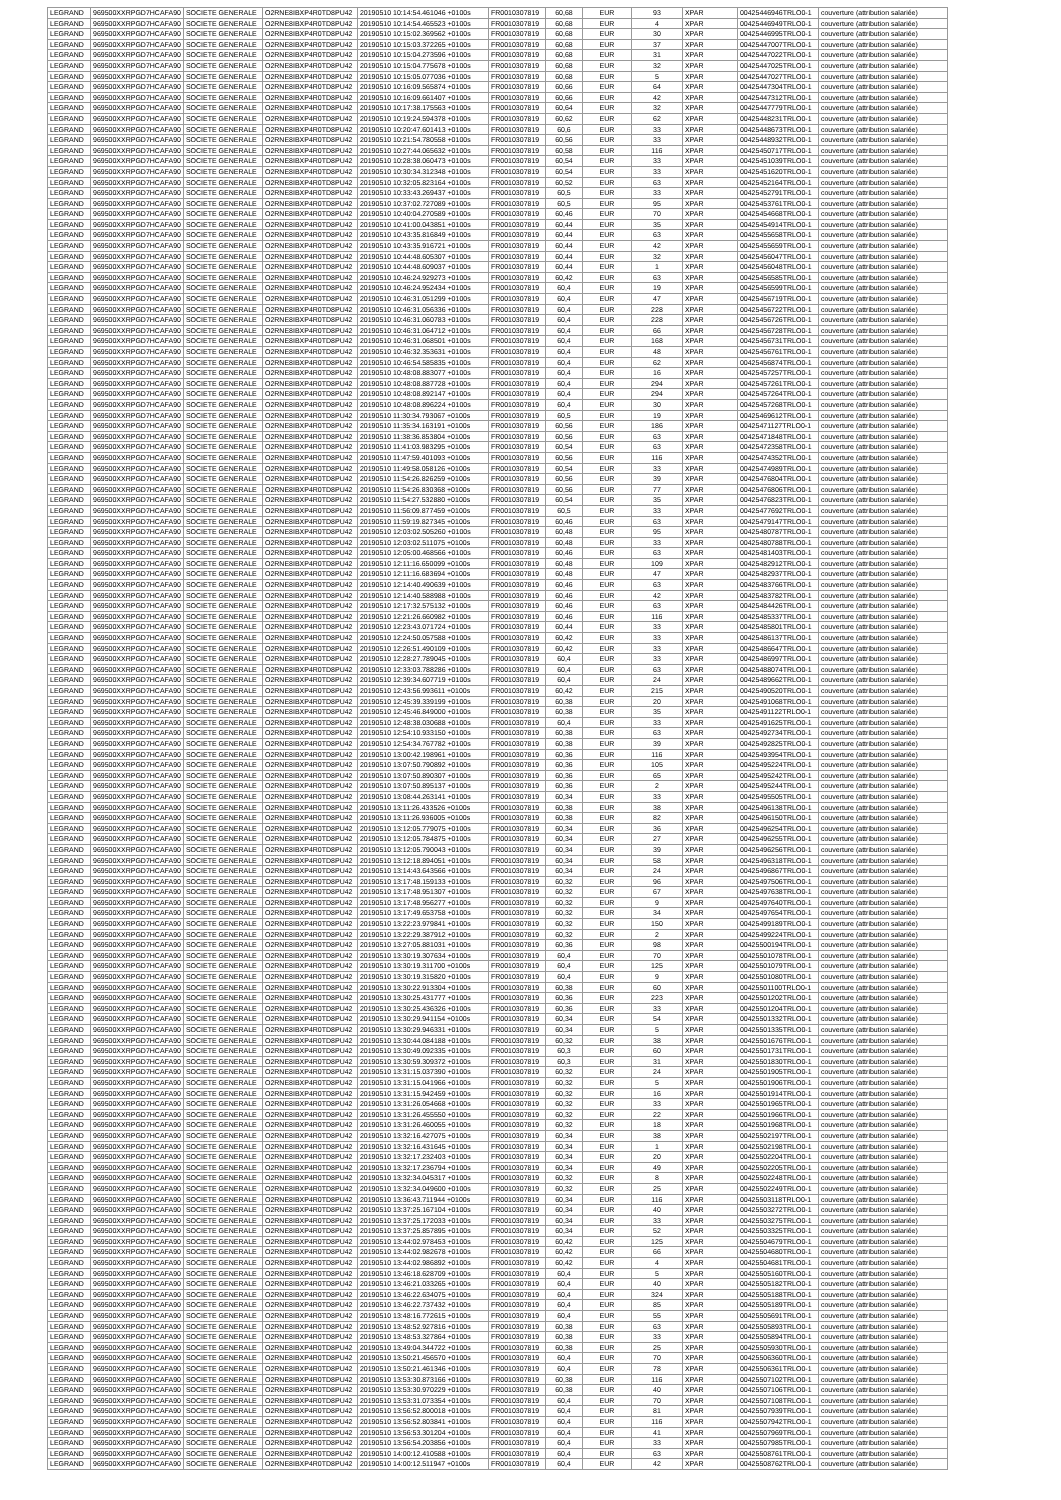| LEGRAND | 969500XXRPGD7HCAFA90 | SOCIETE GENERALE | O2RNE8IBXP4R0TD8PU42 | 20190510 10:14:54.461046 +0100s | FR0010307819 | 60,68 | EUR | 93 | XPAR | 00425446946TRLO0-1 | couverture (attribution salariée) |
| LEGRAND | 969500XXRPGD7HCAFA90 | SOCIETE GENERALE | O2RNE8IBXP4R0TD8PU42 | 20190510 10:14:54.465523 +0100s | FR0010307819 | 60,68 | EUR | 4 | XPAR | 00425446949TRLO0-1 | couverture (attribution salariée) |
| LEGRAND | 969500XXRPGD7HCAFA90 | SOCIETE GENERALE | O2RNE8IBXP4R0TD8PU42 | 20190510 10:15:02.369562 +0100s | FR0010307819 | 60,68 | EUR | 30 | XPAR | 00425446995TRLO0-1 | couverture (attribution salariée) |
| LEGRAND | 969500XXRPGD7HCAFA90 | SOCIETE GENERALE | O2RNE8IBXP4R0TD8PU42 | 20190510 10:15:03.372265 +0100s | FR0010307819 | 60,68 | EUR | 37 | XPAR | 00425447007TRLO0-1 | couverture (attribution salariée) |
| LEGRAND | 969500XXRPGD7HCAFA90 | SOCIETE GENERALE | O2RNE8IBXP4R0TD8PU42 | 20190510 10:15:04.273596 +0100s | FR0010307819 | 60,68 | EUR | 31 | XPAR | 00425447022TRLO0-1 | couverture (attribution salariée) |
| LEGRAND | 969500XXRPGD7HCAFA90 | SOCIETE GENERALE | O2RNE8IBXP4R0TD8PU42 | 20190510 10:15:04.775678 +0100s | FR0010307819 | 60,68 | EUR | 32 | XPAR | 00425447025TRLO0-1 | couverture (attribution salariée) |
| LEGRAND | 969500XXRPGD7HCAFA90 | SOCIETE GENERALE | O2RNE8IBXP4R0TD8PU42 | 20190510 10:15:05.077036 +0100s | FR0010307819 | 60,68 | EUR | 5 | XPAR | 00425447027TRLO0-1 | couverture (attribution salariée) |
| LEGRAND | 969500XXRPGD7HCAFA90 | SOCIETE GENERALE | O2RNE8IBXP4R0TD8PU42 | 20190510 10:16:09.565874 +0100s | FR0010307819 | 60,66 | EUR | 64 | XPAR | 00425447304TRLO0-1 | couverture (attribution salariée) |
| LEGRAND | 969500XXRPGD7HCAFA90 | SOCIETE GENERALE | O2RNE8IBXP4R0TD8PU42 | 20190510 10:16:09.661407 +0100s | FR0010307819 | 60,66 | EUR | 42 | XPAR | 00425447312TRLO0-1 | couverture (attribution salariée) |
| LEGRAND | 969500XXRPGD7HCAFA90 | SOCIETE GENERALE | O2RNE8IBXP4R0TD8PU42 | 20190510 10:17:38.175563 +0100s | FR0010307819 | 60,64 | EUR | 32 | XPAR | 00425447779TRLO0-1 | couverture (attribution salariée) |
| LEGRAND | 969500XXRPGD7HCAFA90 | SOCIETE GENERALE | O2RNE8IBXP4R0TD8PU42 | 20190510 10:19:24.594378 +0100s | FR0010307819 | 60,62 | EUR | 62 | XPAR | 00425448231TRLO0-1 | couverture (attribution salariée) |
| LEGRAND | 969500XXRPGD7HCAFA90 | SOCIETE GENERALE | O2RNE8IBXP4R0TD8PU42 | 20190510 10:20:47.601413 +0100s | FR0010307819 | 60,6 | EUR | 33 | XPAR | 00425448673TRLO0-1 | couverture (attribution salariée) |
| LEGRAND | 969500XXRPGD7HCAFA90 | SOCIETE GENERALE | O2RNE8IBXP4R0TD8PU42 | 20190510 10:21:54.780558 +0100s | FR0010307819 | 60,56 | EUR | 33 | XPAR | 00425448932TRLO0-1 | couverture (attribution salariée) |
| LEGRAND | 969500XXRPGD7HCAFA90 | SOCIETE GENERALE | O2RNE8IBXP4R0TD8PU42 | 20190510 10:27:44.065632 +0100s | FR0010307819 | 60,58 | EUR | 116 | XPAR | 00425450717TRLO0-1 | couverture (attribution salariée) |
| LEGRAND | 969500XXRPGD7HCAFA90 | SOCIETE GENERALE | O2RNE8IBXP4R0TD8PU42 | 20190510 10:28:38.060473 +0100s | FR0010307819 | 60,54 | EUR | 33 | XPAR | 00425451039TRLO0-1 | couverture (attribution salariée) |
| LEGRAND | 969500XXRPGD7HCAFA90 | SOCIETE GENERALE | O2RNE8IBXP4R0TD8PU42 | 20190510 10:30:34.312348 +0100s | FR0010307819 | 60,54 | EUR | 33 | XPAR | 00425451620TRLO0-1 | couverture (attribution salariée) |
| LEGRAND | 969500XXRPGD7HCAFA90 | SOCIETE GENERALE | O2RNE8IBXP4R0TD8PU42 | 20190510 10:32:05.823164 +0100s | FR0010307819 | 60,52 | EUR | 63 | XPAR | 00425452164TRLO0-1 | couverture (attribution salariée) |
| LEGRAND | 969500XXRPGD7HCAFA90 | SOCIETE GENERALE | O2RNE8IBXP4R0TD8PU42 | 20190510 10:33:43.269437 +0100s | FR0010307819 | 60,5 | EUR | 33 | XPAR | 00425452791TRLO0-1 | couverture (attribution salariée) |
| LEGRAND | 969500XXRPGD7HCAFA90 | SOCIETE GENERALE | O2RNE8IBXP4R0TD8PU42 | 20190510 10:37:02.727089 +0100s | FR0010307819 | 60,5 | EUR | 95 | XPAR | 00425453761TRLO0-1 | couverture (attribution salariée) |
| LEGRAND | 969500XXRPGD7HCAFA90 | SOCIETE GENERALE | O2RNE8IBXP4R0TD8PU42 | 20190510 10:40:04.270589 +0100s | FR0010307819 | 60,46 | EUR | 70 | XPAR | 00425454668TRLO0-1 | couverture (attribution salariée) |
| LEGRAND | 969500XXRPGD7HCAFA90 | SOCIETE GENERALE | O2RNE8IBXP4R0TD8PU42 | 20190510 10:41:00.043851 +0100s | FR0010307819 | 60,44 | EUR | 35 | XPAR | 00425454914TRLO0-1 | couverture (attribution salariée) |
| LEGRAND | 969500XXRPGD7HCAFA90 | SOCIETE GENERALE | O2RNE8IBXP4R0TD8PU42 | 20190510 10:43:35.816849 +0100s | FR0010307819 | 60,44 | EUR | 63 | XPAR | 00425455658TRLO0-1 | couverture (attribution salariée) |
| LEGRAND | 969500XXRPGD7HCAFA90 | SOCIETE GENERALE | O2RNE8IBXP4R0TD8PU42 | 20190510 10:43:35.916721 +0100s | FR0010307819 | 60,44 | EUR | 42 | XPAR | 00425455659TRLO0-1 | couverture (attribution salariée) |
| LEGRAND | 969500XXRPGD7HCAFA90 | SOCIETE GENERALE | O2RNE8IBXP4R0TD8PU42 | 20190510 10:44:48.605307 +0100s | FR0010307819 | 60,44 | EUR | 32 | XPAR | 00425456047TRLO0-1 | couverture (attribution salariée) |
| LEGRAND | 969500XXRPGD7HCAFA90 | SOCIETE GENERALE | O2RNE8IBXP4R0TD8PU42 | 20190510 10:44:48.609037 +0100s | FR0010307819 | 60,44 | EUR | 1 | XPAR | 00425456048TRLO0-1 | couverture (attribution salariée) |
| LEGRAND | 969500XXRPGD7HCAFA90 | SOCIETE GENERALE | O2RNE8IBXP4R0TD8PU42 | 20190510 10:46:24.929273 +0100s | FR0010307819 | 60,42 | EUR | 63 | XPAR | 00425456585TRLO0-1 | couverture (attribution salariée) |
| LEGRAND | 969500XXRPGD7HCAFA90 | SOCIETE GENERALE | O2RNE8IBXP4R0TD8PU42 | 20190510 10:46:24.952434 +0100s | FR0010307819 | 60,4 | EUR | 19 | XPAR | 00425456599TRLO0-1 | couverture (attribution salariée) |
| LEGRAND | 969500XXRPGD7HCAFA90 | SOCIETE GENERALE | O2RNE8IBXP4R0TD8PU42 | 20190510 10:46:31.051299 +0100s | FR0010307819 | 60,4 | EUR | 47 | XPAR | 00425456719TRLO0-1 | couverture (attribution salariée) |
| LEGRAND | 969500XXRPGD7HCAFA90 | SOCIETE GENERALE | O2RNE8IBXP4R0TD8PU42 | 20190510 10:46:31.056336 +0100s | FR0010307819 | 60,4 | EUR | 228 | XPAR | 00425456722TRLO0-1 | couverture (attribution salariée) |
| LEGRAND | 969500XXRPGD7HCAFA90 | SOCIETE GENERALE | O2RNE8IBXP4R0TD8PU42 | 20190510 10:46:31.060783 +0100s | FR0010307819 | 60,4 | EUR | 228 | XPAR | 00425456726TRLO0-1 | couverture (attribution salariée) |
| LEGRAND | 969500XXRPGD7HCAFA90 | SOCIETE GENERALE | O2RNE8IBXP4R0TD8PU42 | 20190510 10:46:31.064712 +0100s | FR0010307819 | 60,4 | EUR | 66 | XPAR | 00425456728TRLO0-1 | couverture (attribution salariée) |
| LEGRAND | 969500XXRPGD7HCAFA90 | SOCIETE GENERALE | O2RNE8IBXP4R0TD8PU42 | 20190510 10:46:31.068501 +0100s | FR0010307819 | 60,4 | EUR | 168 | XPAR | 00425456731TRLO0-1 | couverture (attribution salariée) |
| LEGRAND | 969500XXRPGD7HCAFA90 | SOCIETE GENERALE | O2RNE8IBXP4R0TD8PU42 | 20190510 10:46:32.353631 +0100s | FR0010307819 | 60,4 | EUR | 48 | XPAR | 00425456761TRLO0-1 | couverture (attribution salariée) |
| LEGRAND | 969500XXRPGD7HCAFA90 | SOCIETE GENERALE | O2RNE8IBXP4R0TD8PU42 | 20190510 10:46:54.585835 +0100s | FR0010307819 | 60,4 | EUR | 62 | XPAR | 00425456874TRLO0-1 | couverture (attribution salariée) |
| LEGRAND | 969500XXRPGD7HCAFA90 | SOCIETE GENERALE | O2RNE8IBXP4R0TD8PU42 | 20190510 10:48:08.883077 +0100s | FR0010307819 | 60,4 | EUR | 16 | XPAR | 00425457257TRLO0-1 | couverture (attribution salariée) |
| LEGRAND | 969500XXRPGD7HCAFA90 | SOCIETE GENERALE | O2RNE8IBXP4R0TD8PU42 | 20190510 10:48:08.887728 +0100s | FR0010307819 | 60,4 | EUR | 294 | XPAR | 00425457261TRLO0-1 | couverture (attribution salariée) |
| LEGRAND | 969500XXRPGD7HCAFA90 | SOCIETE GENERALE | O2RNE8IBXP4R0TD8PU42 | 20190510 10:48:08.892147 +0100s | FR0010307819 | 60,4 | EUR | 294 | XPAR | 00425457264TRLO0-1 | couverture (attribution salariée) |
| LEGRAND | 969500XXRPGD7HCAFA90 | SOCIETE GENERALE | O2RNE8IBXP4R0TD8PU42 | 20190510 10:48:08.896224 +0100s | FR0010307819 | 60,4 | EUR | 30 | XPAR | 00425457268TRLO0-1 | couverture (attribution salariée) |
| LEGRAND | 969500XXRPGD7HCAFA90 | SOCIETE GENERALE | O2RNE8IBXP4R0TD8PU42 | 20190510 11:30:34.793067 +0100s | FR0010307819 | 60,5 | EUR | 19 | XPAR | 00425469612TRLO0-1 | couverture (attribution salariée) |
| LEGRAND | 969500XXRPGD7HCAFA90 | SOCIETE GENERALE | O2RNE8IBXP4R0TD8PU42 | 20190510 11:35:34.163191 +0100s | FR0010307819 | 60,56 | EUR | 186 | XPAR | 00425471127TRLO0-1 | couverture (attribution salariée) |
| LEGRAND | 969500XXRPGD7HCAFA90 | SOCIETE GENERALE | O2RNE8IBXP4R0TD8PU42 | 20190510 11:38:36.853804 +0100s | FR0010307819 | 60,56 | EUR | 63 | XPAR | 00425471848TRLO0-1 | couverture (attribution salariée) |
| LEGRAND | 969500XXRPGD7HCAFA90 | SOCIETE GENERALE | O2RNE8IBXP4R0TD8PU42 | 20190510 11:41:03.983295 +0100s | FR0010307819 | 60,54 | EUR | 63 | XPAR | 00425472358TRLO0-1 | couverture (attribution salariée) |
| LEGRAND | 969500XXRPGD7HCAFA90 | SOCIETE GENERALE | O2RNE8IBXP4R0TD8PU42 | 20190510 11:47:59.401093 +0100s | FR0010307819 | 60,56 | EUR | 116 | XPAR | 00425474352TRLO0-1 | couverture (attribution salariée) |
| LEGRAND | 969500XXRPGD7HCAFA90 | SOCIETE GENERALE | O2RNE8IBXP4R0TD8PU42 | 20190510 11:49:58.058126 +0100s | FR0010307819 | 60,54 | EUR | 33 | XPAR | 00425474989TRLO0-1 | couverture (attribution salariée) |
| LEGRAND | 969500XXRPGD7HCAFA90 | SOCIETE GENERALE | O2RNE8IBXP4R0TD8PU42 | 20190510 11:54:26.826259 +0100s | FR0010307819 | 60,56 | EUR | 39 | XPAR | 00425476804TRLO0-1 | couverture (attribution salariée) |
| LEGRAND | 969500XXRPGD7HCAFA90 | SOCIETE GENERALE | O2RNE8IBXP4R0TD8PU42 | 20190510 11:54:26.830368 +0100s | FR0010307819 | 60,56 | EUR | 77 | XPAR | 00425476806TRLO0-1 | couverture (attribution salariée) |
| LEGRAND | 969500XXRPGD7HCAFA90 | SOCIETE GENERALE | O2RNE8IBXP4R0TD8PU42 | 20190510 11:54:27.532880 +0100s | FR0010307819 | 60,54 | EUR | 35 | XPAR | 00425476823TRLO0-1 | couverture (attribution salariée) |
| LEGRAND | 969500XXRPGD7HCAFA90 | SOCIETE GENERALE | O2RNE8IBXP4R0TD8PU42 | 20190510 11:56:09.877459 +0100s | FR0010307819 | 60,5 | EUR | 33 | XPAR | 00425477692TRLO0-1 | couverture (attribution salariée) |
| LEGRAND | 969500XXRPGD7HCAFA90 | SOCIETE GENERALE | O2RNE8IBXP4R0TD8PU42 | 20190510 11:59:19.827345 +0100s | FR0010307819 | 60,46 | EUR | 63 | XPAR | 00425479147TRLO0-1 | couverture (attribution salariée) |
| LEGRAND | 969500XXRPGD7HCAFA90 | SOCIETE GENERALE | O2RNE8IBXP4R0TD8PU42 | 20190510 12:03:02.505260 +0100s | FR0010307819 | 60,48 | EUR | 95 | XPAR | 00425480787TRLO0-1 | couverture (attribution salariée) |
| LEGRAND | 969500XXRPGD7HCAFA90 | SOCIETE GENERALE | O2RNE8IBXP4R0TD8PU42 | 20190510 12:03:02.511075 +0100s | FR0010307819 | 60,48 | EUR | 33 | XPAR | 00425480788TRLO0-1 | couverture (attribution salariée) |
| LEGRAND | 969500XXRPGD7HCAFA90 | SOCIETE GENERALE | O2RNE8IBXP4R0TD8PU42 | 20190510 12:05:00.468566 +0100s | FR0010307819 | 60,46 | EUR | 63 | XPAR | 00425481403TRLO0-1 | couverture (attribution salariée) |
| LEGRAND | 969500XXRPGD7HCAFA90 | SOCIETE GENERALE | O2RNE8IBXP4R0TD8PU42 | 20190510 12:11:16.650099 +0100s | FR0010307819 | 60,48 | EUR | 109 | XPAR | 00425482912TRLO0-1 | couverture (attribution salariée) |
| LEGRAND | 969500XXRPGD7HCAFA90 | SOCIETE GENERALE | O2RNE8IBXP4R0TD8PU42 | 20190510 12:11:16.683694 +0100s | FR0010307819 | 60,48 | EUR | 47 | XPAR | 00425482937TRLO0-1 | couverture (attribution salariée) |
| LEGRAND | 969500XXRPGD7HCAFA90 | SOCIETE GENERALE | O2RNE8IBXP4R0TD8PU42 | 20190510 12:14:40.490639 +0100s | FR0010307819 | 60,46 | EUR | 63 | XPAR | 00425483766TRLO0-1 | couverture (attribution salariée) |
| LEGRAND | 969500XXRPGD7HCAFA90 | SOCIETE GENERALE | O2RNE8IBXP4R0TD8PU42 | 20190510 12:14:40.588988 +0100s | FR0010307819 | 60,46 | EUR | 42 | XPAR | 00425483782TRLO0-1 | couverture (attribution salariée) |
| LEGRAND | 969500XXRPGD7HCAFA90 | SOCIETE GENERALE | O2RNE8IBXP4R0TD8PU42 | 20190510 12:17:32.575132 +0100s | FR0010307819 | 60,46 | EUR | 63 | XPAR | 00425484426TRLO0-1 | couverture (attribution salariée) |
| LEGRAND | 969500XXRPGD7HCAFA90 | SOCIETE GENERALE | O2RNE8IBXP4R0TD8PU42 | 20190510 12:21:26.660982 +0100s | FR0010307819 | 60,46 | EUR | 116 | XPAR | 00425485337TRLO0-1 | couverture (attribution salariée) |
| LEGRAND | 969500XXRPGD7HCAFA90 | SOCIETE GENERALE | O2RNE8IBXP4R0TD8PU42 | 20190510 12:23:43.071724 +0100s | FR0010307819 | 60,44 | EUR | 33 | XPAR | 00425485801TRLO0-1 | couverture (attribution salariée) |
| LEGRAND | 969500XXRPGD7HCAFA90 | SOCIETE GENERALE | O2RNE8IBXP4R0TD8PU42 | 20190510 12:24:50.057588 +0100s | FR0010307819 | 60,42 | EUR | 33 | XPAR | 00425486137TRLO0-1 | couverture (attribution salariée) |
| LEGRAND | 969500XXRPGD7HCAFA90 | SOCIETE GENERALE | O2RNE8IBXP4R0TD8PU42 | 20190510 12:26:51.490109 +0100s | FR0010307819 | 60,42 | EUR | 33 | XPAR | 00425486647TRLO0-1 | couverture (attribution salariée) |
| LEGRAND | 969500XXRPGD7HCAFA90 | SOCIETE GENERALE | O2RNE8IBXP4R0TD8PU42 | 20190510 12:28:27.789045 +0100s | FR0010307819 | 60,4 | EUR | 33 | XPAR | 00425486997TRLO0-1 | couverture (attribution salariée) |
| LEGRAND | 969500XXRPGD7HCAFA90 | SOCIETE GENERALE | O2RNE8IBXP4R0TD8PU42 | 20190510 12:33:03.788286 +0100s | FR0010307819 | 60,4 | EUR | 63 | XPAR | 00425488074TRLO0-1 | couverture (attribution salariée) |
| LEGRAND | 969500XXRPGD7HCAFA90 | SOCIETE GENERALE | O2RNE8IBXP4R0TD8PU42 | 20190510 12:39:34.607719 +0100s | FR0010307819 | 60,4 | EUR | 24 | XPAR | 00425489662TRLO0-1 | couverture (attribution salariée) |
| LEGRAND | 969500XXRPGD7HCAFA90 | SOCIETE GENERALE | O2RNE8IBXP4R0TD8PU42 | 20190510 12:43:56.993611 +0100s | FR0010307819 | 60,42 | EUR | 215 | XPAR | 00425490520TRLO0-1 | couverture (attribution salariée) |
| LEGRAND | 969500XXRPGD7HCAFA90 | SOCIETE GENERALE | O2RNE8IBXP4R0TD8PU42 | 20190510 12:45:39.339199 +0100s | FR0010307819 | 60,38 | EUR | 20 | XPAR | 00425491068TRLO0-1 | couverture (attribution salariée) |
| LEGRAND | 969500XXRPGD7HCAFA90 | SOCIETE GENERALE | O2RNE8IBXP4R0TD8PU42 | 20190510 12:45:46.849000 +0100s | FR0010307819 | 60,38 | EUR | 35 | XPAR | 00425491122TRLO0-1 | couverture (attribution salariée) |
| LEGRAND | 969500XXRPGD7HCAFA90 | SOCIETE GENERALE | O2RNE8IBXP4R0TD8PU42 | 20190510 12:48:38.030688 +0100s | FR0010307819 | 60,4 | EUR | 33 | XPAR | 00425491625TRLO0-1 | couverture (attribution salariée) |
| LEGRAND | 969500XXRPGD7HCAFA90 | SOCIETE GENERALE | O2RNE8IBXP4R0TD8PU42 | 20190510 12:54:10.933150 +0100s | FR0010307819 | 60,38 | EUR | 63 | XPAR | 00425492734TRLO0-1 | couverture (attribution salariée) |
| LEGRAND | 969500XXRPGD7HCAFA90 | SOCIETE GENERALE | O2RNE8IBXP4R0TD8PU42 | 20190510 12:54:34.767782 +0100s | FR0010307819 | 60,38 | EUR | 39 | XPAR | 00425492825TRLO0-1 | couverture (attribution salariée) |
| LEGRAND | 969500XXRPGD7HCAFA90 | SOCIETE GENERALE | O2RNE8IBXP4R0TD8PU42 | 20190510 13:00:42.198961 +0100s | FR0010307819 | 60,36 | EUR | 116 | XPAR | 00425493954TRLO0-1 | couverture (attribution salariée) |
| LEGRAND | 969500XXRPGD7HCAFA90 | SOCIETE GENERALE | O2RNE8IBXP4R0TD8PU42 | 20190510 13:07:50.790892 +0100s | FR0010307819 | 60,36 | EUR | 105 | XPAR | 00425495224TRLO0-1 | couverture (attribution salariée) |
| LEGRAND | 969500XXRPGD7HCAFA90 | SOCIETE GENERALE | O2RNE8IBXP4R0TD8PU42 | 20190510 13:07:50.890307 +0100s | FR0010307819 | 60,36 | EUR | 65 | XPAR | 00425495242TRLO0-1 | couverture (attribution salariée) |
| LEGRAND | 969500XXRPGD7HCAFA90 | SOCIETE GENERALE | O2RNE8IBXP4R0TD8PU42 | 20190510 13:07:50.895137 +0100s | FR0010307819 | 60,36 | EUR | 2 | XPAR | 00425495244TRLO0-1 | couverture (attribution salariée) |
| LEGRAND | 969500XXRPGD7HCAFA90 | SOCIETE GENERALE | O2RNE8IBXP4R0TD8PU42 | 20190510 13:08:44.263141 +0100s | FR0010307819 | 60,34 | EUR | 33 | XPAR | 00425495505TRLO0-1 | couverture (attribution salariée) |
| LEGRAND | 969500XXRPGD7HCAFA90 | SOCIETE GENERALE | O2RNE8IBXP4R0TD8PU42 | 20190510 13:11:26.433526 +0100s | FR0010307819 | 60,38 | EUR | 38 | XPAR | 00425496138TRLO0-1 | couverture (attribution salariée) |
| LEGRAND | 969500XXRPGD7HCAFA90 | SOCIETE GENERALE | O2RNE8IBXP4R0TD8PU42 | 20190510 13:11:26.936005 +0100s | FR0010307819 | 60,38 | EUR | 82 | XPAR | 00425496150TRLO0-1 | couverture (attribution salariée) |
| LEGRAND | 969500XXRPGD7HCAFA90 | SOCIETE GENERALE | O2RNE8IBXP4R0TD8PU42 | 20190510 13:12:05.779075 +0100s | FR0010307819 | 60,34 | EUR | 36 | XPAR | 00425496254TRLO0-1 | couverture (attribution salariée) |
| LEGRAND | 969500XXRPGD7HCAFA90 | SOCIETE GENERALE | O2RNE8IBXP4R0TD8PU42 | 20190510 13:12:05.784875 +0100s | FR0010307819 | 60,34 | EUR | 27 | XPAR | 00425496255TRLO0-1 | couverture (attribution salariée) |
| LEGRAND | 969500XXRPGD7HCAFA90 | SOCIETE GENERALE | O2RNE8IBXP4R0TD8PU42 | 20190510 13:12:05.790043 +0100s | FR0010307819 | 60,34 | EUR | 39 | XPAR | 00425496256TRLO0-1 | couverture (attribution salariée) |
| LEGRAND | 969500XXRPGD7HCAFA90 | SOCIETE GENERALE | O2RNE8IBXP4R0TD8PU42 | 20190510 13:12:18.894051 +0100s | FR0010307819 | 60,34 | EUR | 58 | XPAR | 00425496318TRLO0-1 | couverture (attribution salariée) |
| LEGRAND | 969500XXRPGD7HCAFA90 | SOCIETE GENERALE | O2RNE8IBXP4R0TD8PU42 | 20190510 13:14:43.643566 +0100s | FR0010307819 | 60,34 | EUR | 24 | XPAR | 00425496867TRLO0-1 | couverture (attribution salariée) |
| LEGRAND | 969500XXRPGD7HCAFA90 | SOCIETE GENERALE | O2RNE8IBXP4R0TD8PU42 | 20190510 13:17:48.159133 +0100s | FR0010307819 | 60,32 | EUR | 96 | XPAR | 00425497506TRLO0-1 | couverture (attribution salariée) |
| LEGRAND | 969500XXRPGD7HCAFA90 | SOCIETE GENERALE | O2RNE8IBXP4R0TD8PU42 | 20190510 13:17:48.951307 +0100s | FR0010307819 | 60,32 | EUR | 67 | XPAR | 00425497638TRLO0-1 | couverture (attribution salariée) |
| LEGRAND | 969500XXRPGD7HCAFA90 | SOCIETE GENERALE | O2RNE8IBXP4R0TD8PU42 | 20190510 13:17:48.956277 +0100s | FR0010307819 | 60,32 | EUR | 9 | XPAR | 00425497640TRLO0-1 | couverture (attribution salariée) |
| LEGRAND | 969500XXRPGD7HCAFA90 | SOCIETE GENERALE | O2RNE8IBXP4R0TD8PU42 | 20190510 13:17:49.653758 +0100s | FR0010307819 | 60,32 | EUR | 34 | XPAR | 00425497654TRLO0-1 | couverture (attribution salariée) |
| LEGRAND | 969500XXRPGD7HCAFA90 | SOCIETE GENERALE | O2RNE8IBXP4R0TD8PU42 | 20190510 13:22:23.979841 +0100s | FR0010307819 | 60,32 | EUR | 150 | XPAR | 00425499189TRLO0-1 | couverture (attribution salariée) |
| LEGRAND | 969500XXRPGD7HCAFA90 | SOCIETE GENERALE | O2RNE8IBXP4R0TD8PU42 | 20190510 13:22:29.387912 +0100s | FR0010307819 | 60,32 | EUR | 2 | XPAR | 00425499224TRLO0-1 | couverture (attribution salariée) |
| LEGRAND | 969500XXRPGD7HCAFA90 | SOCIETE GENERALE | O2RNE8IBXP4R0TD8PU42 | 20190510 13:27:05.881031 +0100s | FR0010307819 | 60,36 | EUR | 98 | XPAR | 00425500194TRLO0-1 | couverture (attribution salariée) |
| LEGRAND | 969500XXRPGD7HCAFA90 | SOCIETE GENERALE | O2RNE8IBXP4R0TD8PU42 | 20190510 13:30:19.307634 +0100s | FR0010307819 | 60,4 | EUR | 70 | XPAR | 00425501078TRLO0-1 | couverture (attribution salariée) |
| LEGRAND | 969500XXRPGD7HCAFA90 | SOCIETE GENERALE | O2RNE8IBXP4R0TD8PU42 | 20190510 13:30:19.311700 +0100s | FR0010307819 | 60,4 | EUR | 125 | XPAR | 00425501079TRLO0-1 | couverture (attribution salariée) |
| LEGRAND | 969500XXRPGD7HCAFA90 | SOCIETE GENERALE | O2RNE8IBXP4R0TD8PU42 | 20190510 13:30:19.315820 +0100s | FR0010307819 | 60,4 | EUR | 9 | XPAR | 00425501080TRLO0-1 | couverture (attribution salariée) |
| LEGRAND | 969500XXRPGD7HCAFA90 | SOCIETE GENERALE | O2RNE8IBXP4R0TD8PU42 | 20190510 13:30:22.913304 +0100s | FR0010307819 | 60,38 | EUR | 60 | XPAR | 00425501100TRLO0-1 | couverture (attribution salariée) |
| LEGRAND | 969500XXRPGD7HCAFA90 | SOCIETE GENERALE | O2RNE8IBXP4R0TD8PU42 | 20190510 13:30:25.431777 +0100s | FR0010307819 | 60,36 | EUR | 223 | XPAR | 00425501202TRLO0-1 | couverture (attribution salariée) |
| LEGRAND | 969500XXRPGD7HCAFA90 | SOCIETE GENERALE | O2RNE8IBXP4R0TD8PU42 | 20190510 13:30:25.436326 +0100s | FR0010307819 | 60,36 | EUR | 33 | XPAR | 00425501204TRLO0-1 | couverture (attribution salariée) |
| LEGRAND | 969500XXRPGD7HCAFA90 | SOCIETE GENERALE | O2RNE8IBXP4R0TD8PU42 | 20190510 13:30:29.941154 +0100s | FR0010307819 | 60,34 | EUR | 54 | XPAR | 00425501332TRLO0-1 | couverture (attribution salariée) |
| LEGRAND | 969500XXRPGD7HCAFA90 | SOCIETE GENERALE | O2RNE8IBXP4R0TD8PU42 | 20190510 13:30:29.946331 +0100s | FR0010307819 | 60,34 | EUR | 5 | XPAR | 00425501335TRLO0-1 | couverture (attribution salariée) |
| LEGRAND | 969500XXRPGD7HCAFA90 | SOCIETE GENERALE | O2RNE8IBXP4R0TD8PU42 | 20190510 13:30:44.084188 +0100s | FR0010307819 | 60,32 | EUR | 38 | XPAR | 00425501676TRLO0-1 | couverture (attribution salariée) |
| LEGRAND | 969500XXRPGD7HCAFA90 | SOCIETE GENERALE | O2RNE8IBXP4R0TD8PU42 | 20190510 13:30:49.092335 +0100s | FR0010307819 | 60,3 | EUR | 60 | XPAR | 00425501731TRLO0-1 | couverture (attribution salariée) |
| LEGRAND | 969500XXRPGD7HCAFA90 | SOCIETE GENERALE | O2RNE8IBXP4R0TD8PU42 | 20190510 13:30:59.309372 +0100s | FR0010307819 | 60,3 | EUR | 31 | XPAR | 00425501830TRLO0-1 | couverture (attribution salariée) |
| LEGRAND | 969500XXRPGD7HCAFA90 | SOCIETE GENERALE | O2RNE8IBXP4R0TD8PU42 | 20190510 13:31:15.037390 +0100s | FR0010307819 | 60,32 | EUR | 24 | XPAR | 00425501905TRLO0-1 | couverture (attribution salariée) |
| LEGRAND | 969500XXRPGD7HCAFA90 | SOCIETE GENERALE | O2RNE8IBXP4R0TD8PU42 | 20190510 13:31:15.041966 +0100s | FR0010307819 | 60,32 | EUR | 5 | XPAR | 00425501906TRLO0-1 | couverture (attribution salariée) |
| LEGRAND | 969500XXRPGD7HCAFA90 | SOCIETE GENERALE | O2RNE8IBXP4R0TD8PU42 | 20190510 13:31:15.942459 +0100s | FR0010307819 | 60,32 | EUR | 16 | XPAR | 00425501914TRLO0-1 | couverture (attribution salariée) |
| LEGRAND | 969500XXRPGD7HCAFA90 | SOCIETE GENERALE | O2RNE8IBXP4R0TD8PU42 | 20190510 13:31:26.054668 +0100s | FR0010307819 | 60,32 | EUR | 33 | XPAR | 00425501965TRLO0-1 | couverture (attribution salariée) |
| LEGRAND | 969500XXRPGD7HCAFA90 | SOCIETE GENERALE | O2RNE8IBXP4R0TD8PU42 | 20190510 13:31:26.455550 +0100s | FR0010307819 | 60,32 | EUR | 22 | XPAR | 00425501966TRLO0-1 | couverture (attribution salariée) |
| LEGRAND | 969500XXRPGD7HCAFA90 | SOCIETE GENERALE | O2RNE8IBXP4R0TD8PU42 | 20190510 13:31:26.460055 +0100s | FR0010307819 | 60,32 | EUR | 18 | XPAR | 00425501968TRLO0-1 | couverture (attribution salariée) |
| LEGRAND | 969500XXRPGD7HCAFA90 | SOCIETE GENERALE | O2RNE8IBXP4R0TD8PU42 | 20190510 13:32:16.427075 +0100s | FR0010307819 | 60,34 | EUR | 38 | XPAR | 00425502197TRLO0-1 | couverture (attribution salariée) |
| LEGRAND | 969500XXRPGD7HCAFA90 | SOCIETE GENERALE | O2RNE8IBXP4R0TD8PU42 | 20190510 13:32:16.431645 +0100s | FR0010307819 | 60,34 | EUR | 1 | XPAR | 00425502198TRLO0-1 | couverture (attribution salariée) |
| LEGRAND | 969500XXRPGD7HCAFA90 | SOCIETE GENERALE | O2RNE8IBXP4R0TD8PU42 | 20190510 13:32:17.232403 +0100s | FR0010307819 | 60,34 | EUR | 20 | XPAR | 00425502204TRLO0-1 | couverture (attribution salariée) |
| LEGRAND | 969500XXRPGD7HCAFA90 | SOCIETE GENERALE | O2RNE8IBXP4R0TD8PU42 | 20190510 13:32:17.236794 +0100s | FR0010307819 | 60,34 | EUR | 49 | XPAR | 00425502205TRLO0-1 | couverture (attribution salariée) |
| LEGRAND | 969500XXRPGD7HCAFA90 | SOCIETE GENERALE | O2RNE8IBXP4R0TD8PU42 | 20190510 13:32:34.045317 +0100s | FR0010307819 | 60,32 | EUR | 8 | XPAR | 00425502248TRLO0-1 | couverture (attribution salariée) |
| LEGRAND | 969500XXRPGD7HCAFA90 | SOCIETE GENERALE | O2RNE8IBXP4R0TD8PU42 | 20190510 13:32:34.049600 +0100s | FR0010307819 | 60,32 | EUR | 25 | XPAR | 00425502249TRLO0-1 | couverture (attribution salariée) |
| LEGRAND | 969500XXRPGD7HCAFA90 | SOCIETE GENERALE | O2RNE8IBXP4R0TD8PU42 | 20190510 13:36:43.711944 +0100s | FR0010307819 | 60,34 | EUR | 116 | XPAR | 00425503118TRLO0-1 | couverture (attribution salariée) |
| LEGRAND | 969500XXRPGD7HCAFA90 | SOCIETE GENERALE | O2RNE8IBXP4R0TD8PU42 | 20190510 13:37:25.167104 +0100s | FR0010307819 | 60,34 | EUR | 40 | XPAR | 00425503272TRLO0-1 | couverture (attribution salariée) |
| LEGRAND | 969500XXRPGD7HCAFA90 | SOCIETE GENERALE | O2RNE8IBXP4R0TD8PU42 | 20190510 13:37:25.172033 +0100s | FR0010307819 | 60,34 | EUR | 33 | XPAR | 00425503275TRLO0-1 | couverture (attribution salariée) |
| LEGRAND | 969500XXRPGD7HCAFA90 | SOCIETE GENERALE | O2RNE8IBXP4R0TD8PU42 | 20190510 13:37:25.857895 +0100s | FR0010307819 | 60,34 | EUR | 52 | XPAR | 00425503325TRLO0-1 | couverture (attribution salariée) |
| LEGRAND | 969500XXRPGD7HCAFA90 | SOCIETE GENERALE | O2RNE8IBXP4R0TD8PU42 | 20190510 13:44:02.978453 +0100s | FR0010307819 | 60,42 | EUR | 125 | XPAR | 00425504679TRLO0-1 | couverture (attribution salariée) |
| LEGRAND | 969500XXRPGD7HCAFA90 | SOCIETE GENERALE | O2RNE8IBXP4R0TD8PU42 | 20190510 13:44:02.982678 +0100s | FR0010307819 | 60,42 | EUR | 66 | XPAR | 00425504680TRLO0-1 | couverture (attribution salariée) |
| LEGRAND | 969500XXRPGD7HCAFA90 | SOCIETE GENERALE | O2RNE8IBXP4R0TD8PU42 | 20190510 13:44:02.986892 +0100s | FR0010307819 | 60,42 | EUR | 4 | XPAR | 00425504681TRLO0-1 | couverture (attribution salariée) |
| LEGRAND | 969500XXRPGD7HCAFA90 | SOCIETE GENERALE | O2RNE8IBXP4R0TD8PU42 | 20190510 13:46:18.628709 +0100s | FR0010307819 | 60,4 | EUR | 5 | XPAR | 00425505160TRLO0-1 | couverture (attribution salariée) |
| LEGRAND | 969500XXRPGD7HCAFA90 | SOCIETE GENERALE | O2RNE8IBXP4R0TD8PU42 | 20190510 13:46:21.033265 +0100s | FR0010307819 | 60,4 | EUR | 40 | XPAR | 00425505182TRLO0-1 | couverture (attribution salariée) |
| LEGRAND | 969500XXRPGD7HCAFA90 | SOCIETE GENERALE | O2RNE8IBXP4R0TD8PU42 | 20190510 13:46:22.634075 +0100s | FR0010307819 | 60,4 | EUR | 324 | XPAR | 00425505188TRLO0-1 | couverture (attribution salariée) |
| LEGRAND | 969500XXRPGD7HCAFA90 | SOCIETE GENERALE | O2RNE8IBXP4R0TD8PU42 | 20190510 13:46:22.737432 +0100s | FR0010307819 | 60,4 | EUR | 85 | XPAR | 00425505189TRLO0-1 | couverture (attribution salariée) |
| LEGRAND | 969500XXRPGD7HCAFA90 | SOCIETE GENERALE | O2RNE8IBXP4R0TD8PU42 | 20190510 13:48:16.772615 +0100s | FR0010307819 | 60,4 | EUR | 55 | XPAR | 00425505691TRLO0-1 | couverture (attribution salariée) |
| LEGRAND | 969500XXRPGD7HCAFA90 | SOCIETE GENERALE | O2RNE8IBXP4R0TD8PU42 | 20190510 13:48:52.927816 +0100s | FR0010307819 | 60,38 | EUR | 63 | XPAR | 00425505893TRLO0-1 | couverture (attribution salariée) |
| LEGRAND | 969500XXRPGD7HCAFA90 | SOCIETE GENERALE | O2RNE8IBXP4R0TD8PU42 | 20190510 13:48:53.327864 +0100s | FR0010307819 | 60,38 | EUR | 33 | XPAR | 00425505894TRLO0-1 | couverture (attribution salariée) |
| LEGRAND | 969500XXRPGD7HCAFA90 | SOCIETE GENERALE | O2RNE8IBXP4R0TD8PU42 | 20190510 13:49:04.344722 +0100s | FR0010307819 | 60,38 | EUR | 25 | XPAR | 00425505930TRLO0-1 | couverture (attribution salariée) |
| LEGRAND | 969500XXRPGD7HCAFA90 | SOCIETE GENERALE | O2RNE8IBXP4R0TD8PU42 | 20190510 13:50:21.456570 +0100s | FR0010307819 | 60,4 | EUR | 70 | XPAR | 00425506360TRLO0-1 | couverture (attribution salariée) |
| LEGRAND | 969500XXRPGD7HCAFA90 | SOCIETE GENERALE | O2RNE8IBXP4R0TD8PU42 | 20190510 13:50:21.461346 +0100s | FR0010307819 | 60,4 | EUR | 78 | XPAR | 00425506361TRLO0-1 | couverture (attribution salariée) |
| LEGRAND | 969500XXRPGD7HCAFA90 | SOCIETE GENERALE | O2RNE8IBXP4R0TD8PU42 | 20190510 13:53:30.873166 +0100s | FR0010307819 | 60,38 | EUR | 116 | XPAR | 00425507102TRLO0-1 | couverture (attribution salariée) |
| LEGRAND | 969500XXRPGD7HCAFA90 | SOCIETE GENERALE | O2RNE8IBXP4R0TD8PU42 | 20190510 13:53:30.970229 +0100s | FR0010307819 | 60,38 | EUR | 40 | XPAR | 00425507106TRLO0-1 | couverture (attribution salariée) |
| LEGRAND | 969500XXRPGD7HCAFA90 | SOCIETE GENERALE | O2RNE8IBXP4R0TD8PU42 | 20190510 13:53:31.073354 +0100s | FR0010307819 | 60,4 | EUR | 70 | XPAR | 00425507108TRLO0-1 | couverture (attribution salariée) |
| LEGRAND | 969500XXRPGD7HCAFA90 | SOCIETE GENERALE | O2RNE8IBXP4R0TD8PU42 | 20190510 13:56:52.800018 +0100s | FR0010307819 | 60,4 | EUR | 81 | XPAR | 00425507939TRLO0-1 | couverture (attribution salariée) |
| LEGRAND | 969500XXRPGD7HCAFA90 | SOCIETE GENERALE | O2RNE8IBXP4R0TD8PU42 | 20190510 13:56:52.803841 +0100s | FR0010307819 | 60,4 | EUR | 116 | XPAR | 00425507942TRLO0-1 | couverture (attribution salariée) |
| LEGRAND | 969500XXRPGD7HCAFA90 | SOCIETE GENERALE | O2RNE8IBXP4R0TD8PU42 | 20190510 13:56:53.301204 +0100s | FR0010307819 | 60,4 | EUR | 41 | XPAR | 00425507969TRLO0-1 | couverture (attribution salariée) |
| LEGRAND | 969500XXRPGD7HCAFA90 | SOCIETE GENERALE | O2RNE8IBXP4R0TD8PU42 | 20190510 13:56:54.203856 +0100s | FR0010307819 | 60,4 | EUR | 33 | XPAR | 00425507985TRLO0-1 | couverture (attribution salariée) |
| LEGRAND | 969500XXRPGD7HCAFA90 | SOCIETE GENERALE | O2RNE8IBXP4R0TD8PU42 | 20190510 14:00:12.410588 +0100s | FR0010307819 | 60,4 | EUR | 63 | XPAR | 00425508761TRLO0-1 | couverture (attribution salariée) |
| LEGRAND | 969500XXRPGD7HCAFA90 | SOCIETE GENERALE | O2RNE8IBXP4R0TD8PU42 | 20190510 14:00:12.511947 +0100s | FR0010307819 | 60,4 | EUR | 42 | XPAR | 00425508762TRLO0-1 | couverture (attribution salariée) |